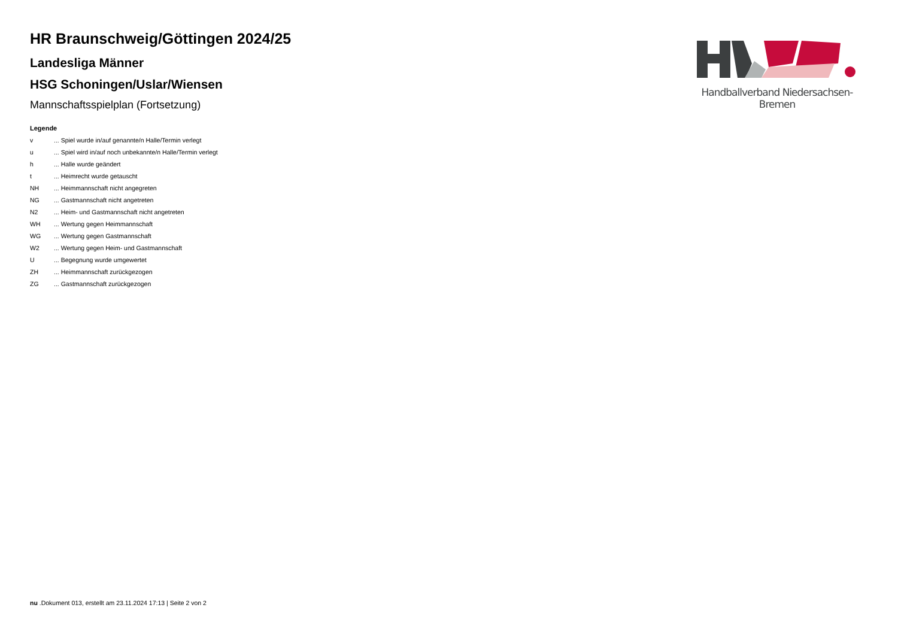HR Braunschweig/Göttingen 2024/25
Landesliga Männer
HSG Schoningen/Uslar/Wiensen
Mannschaftsspielplan (Fortsetzung)
Legende
| v | ... Spiel wurde in/auf genannte/n Halle/Termin verlegt |
| u | ... Spiel wird in/auf noch unbekannte/n Halle/Termin verlegt |
| h | ... Halle wurde geändert |
| t | ... Heimrecht wurde getauscht |
| NH | ... Heimmannschaft nicht angegreten |
| NG | ... Gastmannschaft nicht angetreten |
| N2 | ... Heim- und Gastmannschaft nicht angetreten |
| WH | ... Wertung gegen Heimmannschaft |
| WG | ... Wertung gegen Gastmannschaft |
| W2 | ... Wertung gegen Heim- und Gastmannschaft |
| U | ... Begegnung wurde umgewertet |
| ZH | ... Heimmannschaft zurückgezogen |
| ZG | ... Gastmannschaft zurückgezogen |
Handballverband Niedersachsen-Bremen
nu .Dokument 013, erstellt am 23.11.2024 17:13 | Seite 2 von 2